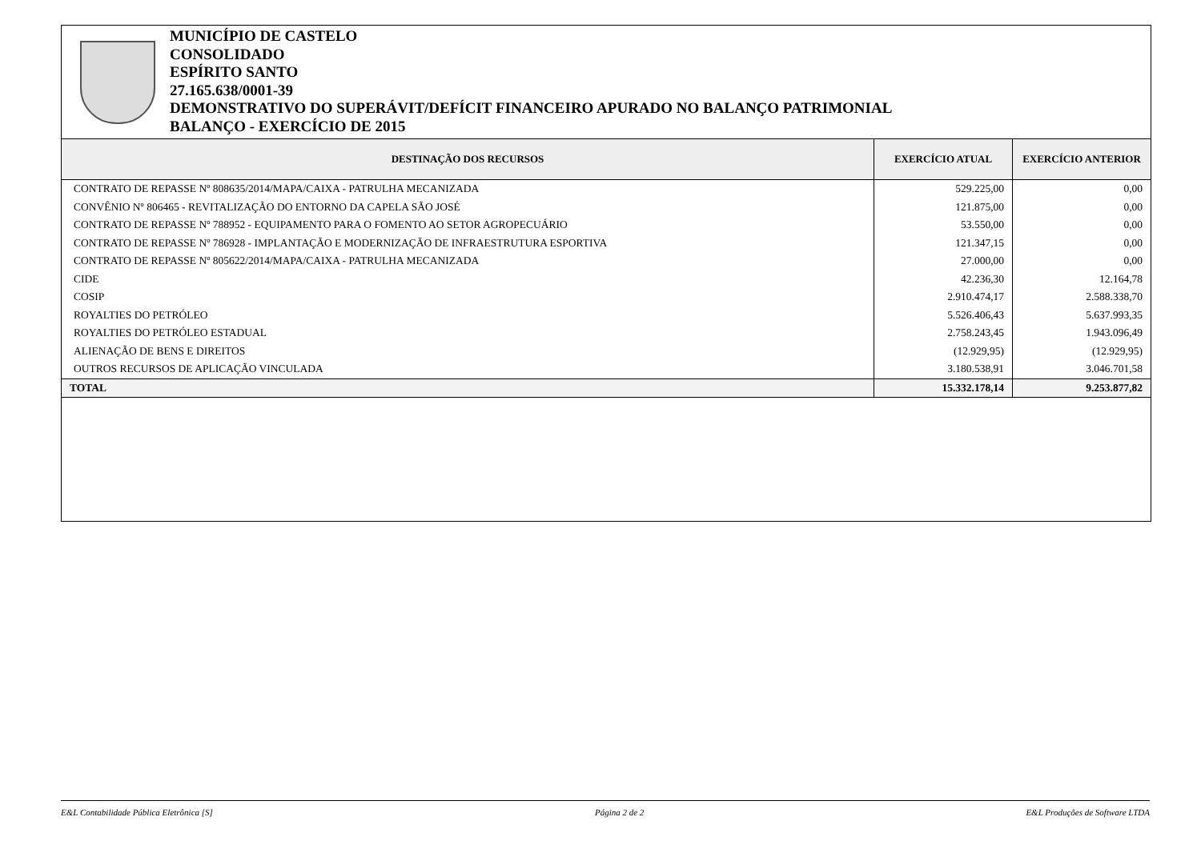MUNICÍPIO DE CASTELO
CONSOLIDADO
ESPÍRITO SANTO
27.165.638/0001-39
DEMONSTRATIVO DO SUPERÁVIT/DEFÍCIT FINANCEIRO APURADO NO BALANÇO PATRIMONIAL
BALANÇO - EXERCÍCIO DE 2015
| DESTINAÇÃO DOS RECURSOS | EXERCÍCIO ATUAL | EXERCÍCIO ANTERIOR |
| --- | --- | --- |
| CONTRATO DE REPASSE Nº 808635/2014/MAPA/CAIXA - PATRULHA MECANIZADA | 529.225,00 | 0,00 |
| CONVÊNIO Nº 806465 - REVITALIZAÇÃO DO ENTORNO DA CAPELA SÃO JOSÉ | 121.875,00 | 0,00 |
| CONTRATO DE REPASSE Nº 788952 - EQUIPAMENTO PARA O FOMENTO AO SETOR AGROPECUÁRIO | 53.550,00 | 0,00 |
| CONTRATO DE REPASSE Nº 786928 - IMPLANTAÇÃO E MODERNIZAÇÃO DE INFRAESTRUTURA ESPORTIVA | 121.347,15 | 0,00 |
| CONTRATO DE REPASSE Nº 805622/2014/MAPA/CAIXA - PATRULHA MECANIZADA | 27.000,00 | 0,00 |
| CIDE | 42.236,30 | 12.164,78 |
| COSIP | 2.910.474,17 | 2.588.338,70 |
| ROYALTIES DO PETRÓLEO | 5.526.406,43 | 5.637.993,35 |
| ROYALTIES DO PETRÓLEO ESTADUAL | 2.758.243,45 | 1.943.096,49 |
| ALIENAÇÃO DE BENS E DIREITOS | (12.929,95) | (12.929,95) |
| OUTROS RECURSOS DE APLICAÇÃO VINCULADA | 3.180.538,91 | 3.046.701,58 |
| TOTAL | 15.332.178,14 | 9.253.877,82 |
E&L Contabilidade Pública Eletrônica [S] Página 2 de 2 E&L Produções de Software LTDA